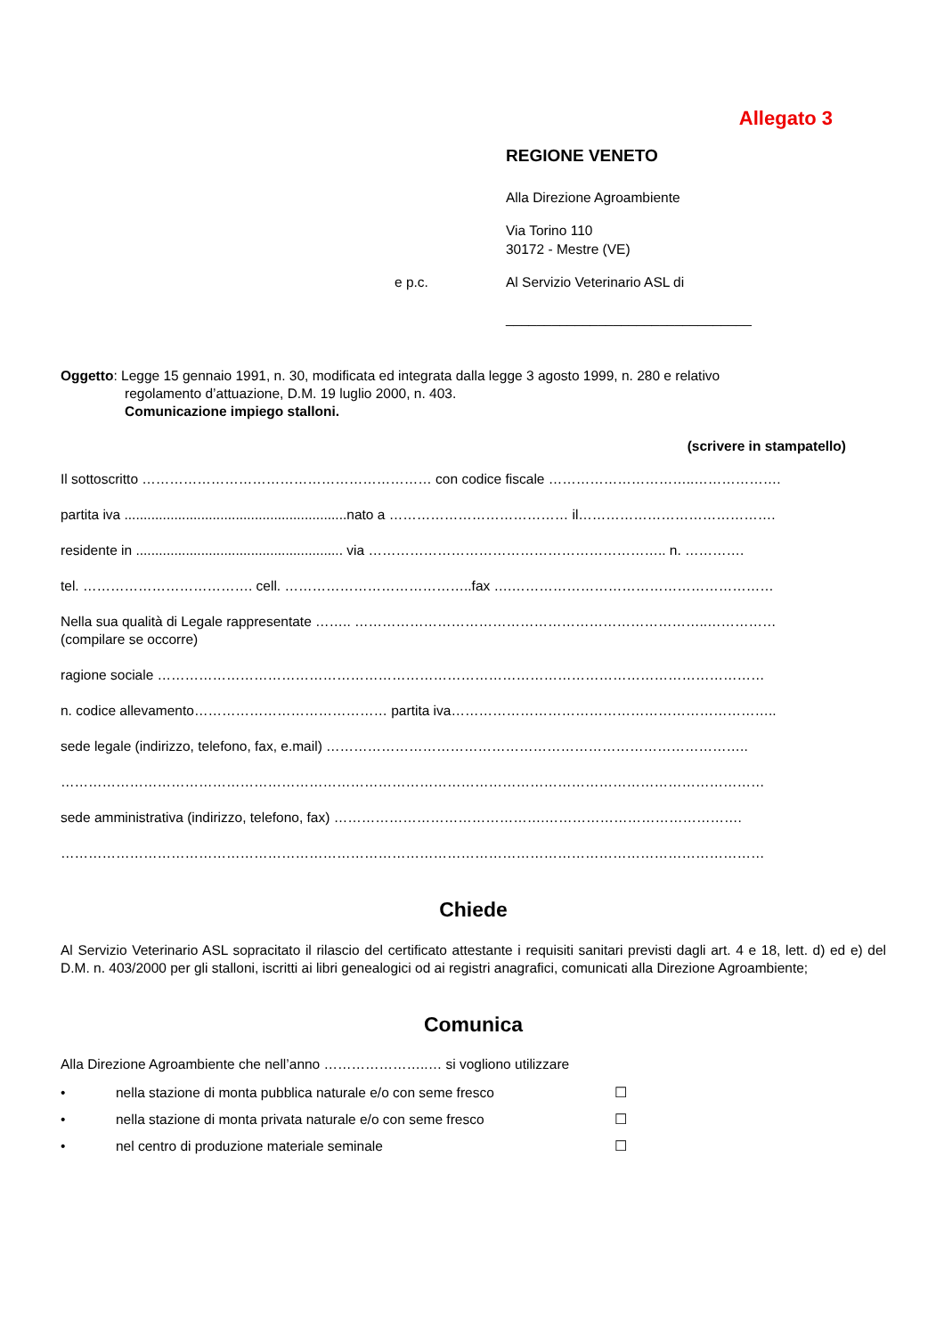Allegato 3
REGIONE VENETO
Alla Direzione Agroambiente
Via Torino 110
30172 - Mestre (VE)
e p.c. Al Servizio Veterinario ASL di
________________________________
Oggetto: Legge 15 gennaio 1991, n. 30, modificata ed integrata dalla legge 3 agosto 1999, n. 280 e relativo
regolamento d’attuazione, D.M. 19 luglio 2000, n. 403.
Comunicazione impiego stalloni.
(scrivere in stampatello)
Il sottoscritto ……………………………………………………… con codice fiscale …………………………..……………….
partita iva ..........................................................nato a ………………………………… il…………………………………….
residente in ...................................................... via ……………………………………………………….. n. ………….
tel. ………………………………. cell. …………………………………..fax ….…………………………………………………
Nella sua qualità di Legale rappresentate …….. …………………………………………………………………..……………
(compilare se occorre)
ragione sociale ……………………………………………………………………………………………………………………
n. codice allevamento…………………………………… partita iva……………………………………………………………..
sede legale (indirizzo, telefono, fax, e.mail) ………………………………………………………………………………..
………………………………………………………………………………………………………………………………………
sede amministrativa (indirizzo, telefono, fax) ……………………………………….…………………………………….
………………………………………………………………………………………………………………………………………
Chiede
Al Servizio Veterinario ASL sopracitato il rilascio del certificato attestante i requisiti sanitari previsti dagli art. 4 e 18, lett. d) ed e) del D.M. n. 403/2000 per gli stalloni, iscritti ai libri genealogici od ai registri anagrafici, comunicati alla Direzione Agroambiente;
Comunica
Alla Direzione Agroambiente che nell’anno …………………..… si vogliono utilizzare
• nella stazione di monta pubblica naturale e/o con seme fresco ☐
• nella stazione di monta privata naturale e/o con seme fresco ☐
• nel centro di produzione materiale seminale ☐